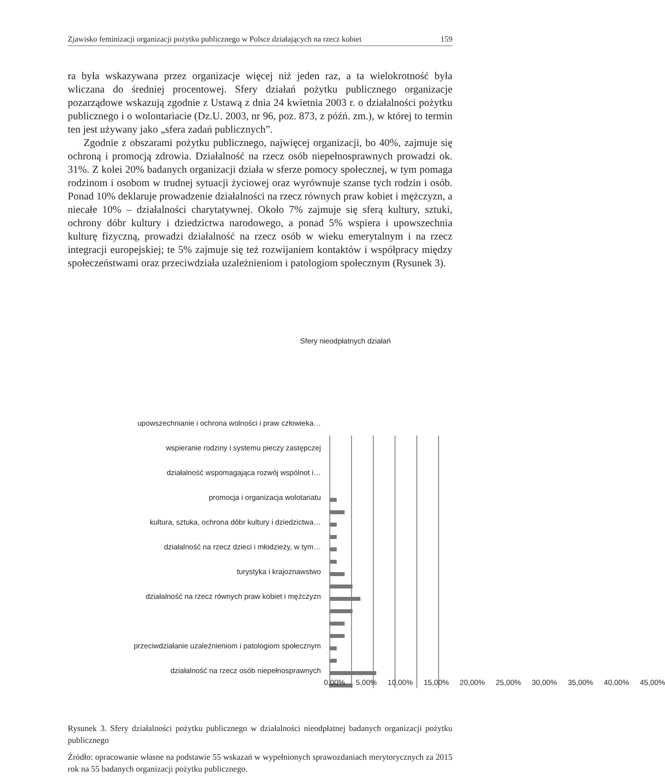Zjawisko feminizacji organizacji pożytku publicznego w Polsce działających na rzecz kobiet 159
ra była wskazywana przez organizacje więcej niż jeden raz, a ta wielokrotność była wliczana do średniej procentowej. Sfery działań pożytku publicznego organizacje pozarządowe wskazują zgodnie z Ustawą z dnia 24 kwietnia 2003 r. o działalności pożytku publicznego i o wolontariacie (Dz.U. 2003, nr 96, poz. 873, z późń. zm.), w której to termin ten jest używany jako „sfera zadań publicznych”.
Zgodnie z obszarami pożytku publicznego, najwięcej organizacji, bo 40%, zajmuje się ochroną i promocją zdrowia. Działalność na rzecz osób niepełnosprawnych prowadzi ok. 31%. Z kolei 20% badanych organizacji działa w sferze pomocy społecznej, w tym pomaga rodzinom i osobom w trudnej sytuacji życiowej oraz wyrównuje szanse tych rodzin i osób. Ponad 10% deklaruje prowadzenie działalności na rzecz równych praw kobiet i mężczyzn, a niecałe 10% – działalności charytatywnej. Około 7% zajmuje się sferą kultury, sztuki, ochrony dóbr kultury i dziedzictwa narodowego, a ponad 5% wspiera i upowszechnia kulturę fizyczną, prowadzi działalność na rzecz osób w wieku emerytalnym i na rzecz integracji europejskiej; te 5% zajmuje się też rozwijaniem kontaktów i współpracy między społeczeństwami oraz przeciwdziała uzależnieniom i patologiom społecznym (Rysunek 3).
Sfery nieodpłatnych działań
upowszechnianie i ochrona wolności i praw człowieka…
wspieranie rodziny i systemu pieczy zastępczej
działalność wspomagająca rozwój wspólnot i…
promocja i organizacja wolotariatu
kultura, sztuka, ochrona dóbr kultury i dziedzictwa…
działalność na rzecz dzieci i młodzieży, w tym…
turystyka i krajoznawstwo
działalność na rzecz równych praw kobiet i mężczyzn
przeciwdziałanie uzależnieniom i patologiom społecznym
działalność na rzecz osób niepełnosprawnych
0,00% 5,00% 10,00% 15,00% 20,00% 25,00% 30,00% 35,00% 40,00% 45,00%
Rysunek 3. Sfery działalności pożytku publicznego w działalności nieodpłatnej badanych organizacji pożytku publicznego
Źródło: opracowanie własne na podstawie 55 wskazań w wypełnionych sprawozdaniach merytorycznych za 2015 rok na 55 badanych organizacji pożytku publicznego.